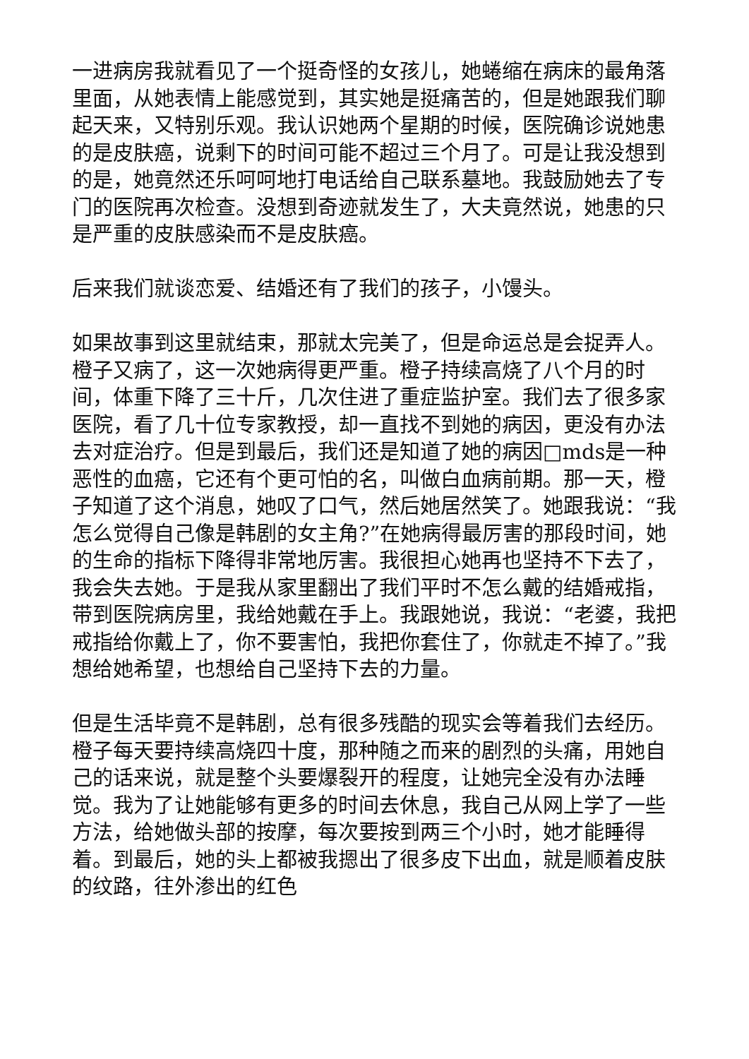一进病房我就看见了一个挺奇怪的女孩儿，她蜷缩在病床的最角落里面，从她表情上能感觉到，其实她是挺痛苦的，但是她跟我们聊起天来，又特别乐观。我认识她两个星期的时候，医院确诊说她患的是皮肤癌，说剩下的时间可能不超过三个月了。可是让我没想到的是，她竟然还乐呵呵地打电话给自己联系墓地。我鼓励她去了专门的医院再次检查。没想到奇迹就发生了，大夫竟然说，她患的只是严重的皮肤感染而不是皮肤癌。
后来我们就谈恋爱、结婚还有了我们的孩子，小馒头。
如果故事到这里就结束，那就太完美了，但是命运总是会捉弄人。橙子又病了，这一次她病得更严重。橙子持续高烧了八个月的时间，体重下降了三十斤，几次住进了重症监护室。我们去了很多家医院，看了几十位专家教授，却一直找不到她的病因，更没有办法去对症治疗。但是到最后，我们还是知道了她的病因□mds是一种恶性的血癌，它还有个更可怕的名，叫做白血病前期。那一天，橙子知道了这个消息，她叹了口气，然后她居然笑了。她跟我说：“我怎么觉得自己像是韩剧的女主角?”在她病得最厉害的那段时间，她的生命的指标下降得非常地厉害。我很担心她再也坚持不下去了，我会失去她。于是我从家里翻出了我们平时不怎么戴的结婚戒指，带到医院病房里，我给她戴在手上。我跟她说，我说：“老婆，我把戒指给你戴上了，你不要害怕，我把你套住了，你就走不掉了。”我想给她希望，也想给自己坚持下去的力量。
但是生活毕竟不是韩剧，总有很多残酷的现实会等着我们去经历。橙子每天要持续高烧四十度，那种随之而来的剧烈的头痛，用她自己的话来说，就是整个头要爆裂开的程度，让她完全没有办法睡觉。我为了让她能够有更多的时间去休息，我自己从网上学了一些方法，给她做头部的按摩，每次要按到两三个小时，她才能睡得着。到最后，她的头上都被我摁出了很多皮下出血，就是顺着皮肤的纹路，往外渗出的红色